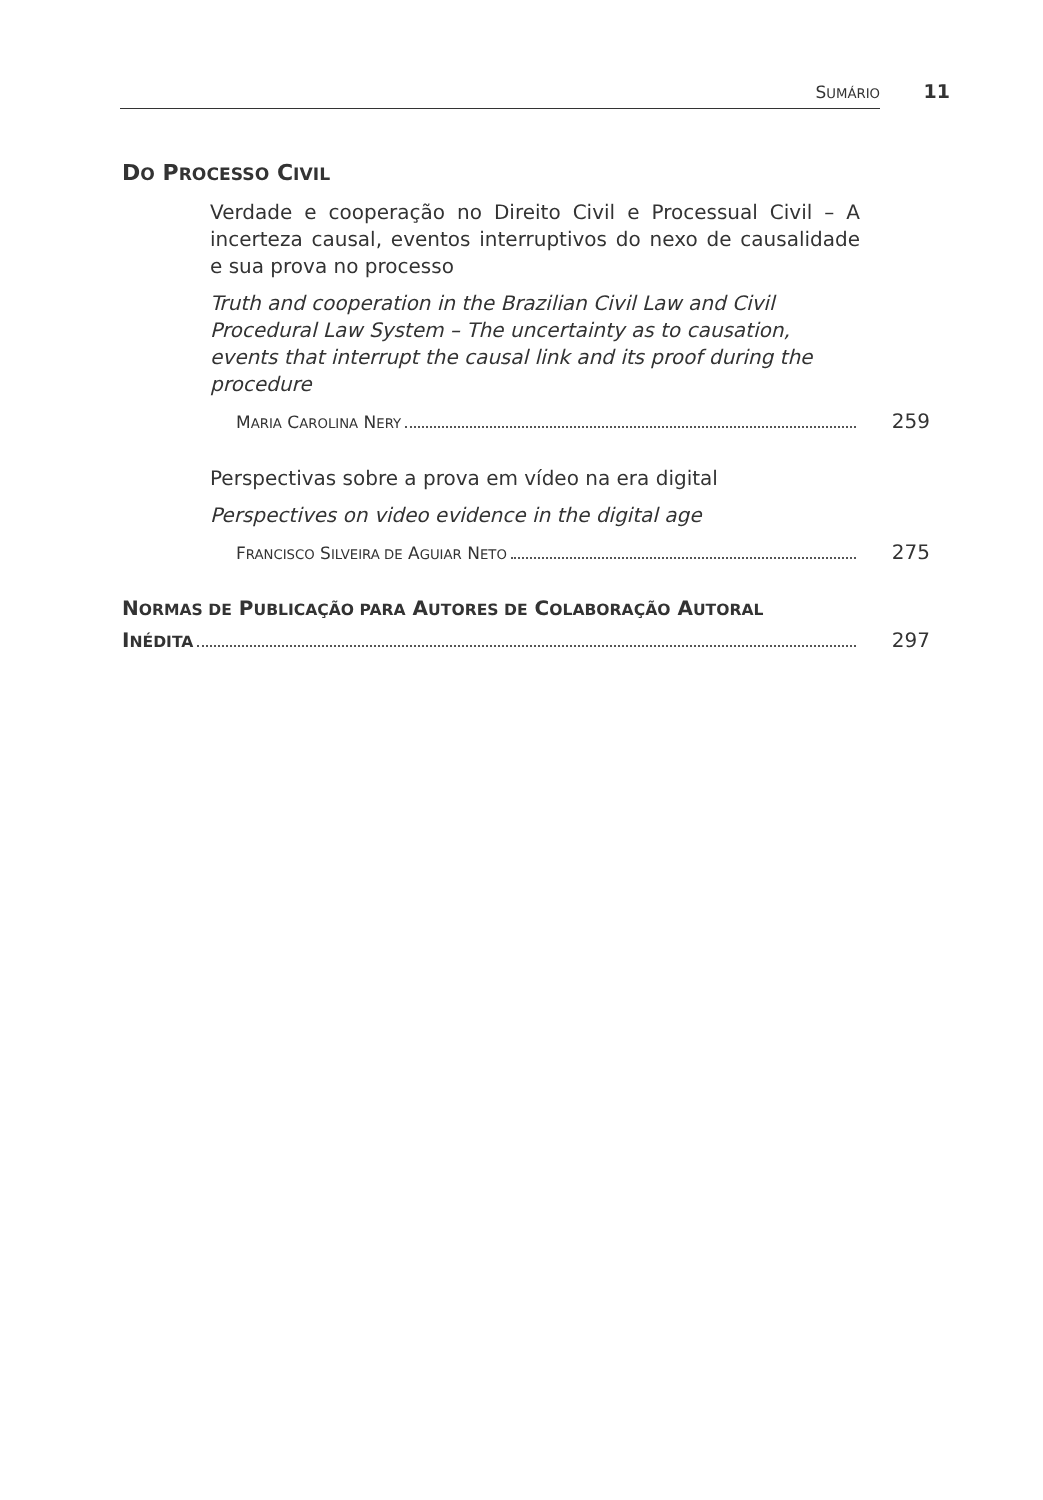SUMÁRIO 11
DO PROCESSO CIVIL
Verdade e cooperação no Direito Civil e Processual Civil – A incerteza causal, eventos interruptivos do nexo de causalidade e sua prova no processo
Truth and cooperation in the Brazilian Civil Law and Civil Procedural Law System – The uncertainty as to causation, events that interrupt the causal link and its proof during the procedure
MARIA CAROLINA NERY 259
Perspectivas sobre a prova em vídeo na era digital
Perspectives on video evidence in the digital age
FRANCISCO SILVEIRA DE AGUIAR NETO 275
NORMAS DE PUBLICAÇÃO PARA AUTORES DE COLABORAÇÃO AUTORAL
INÉDITA 297